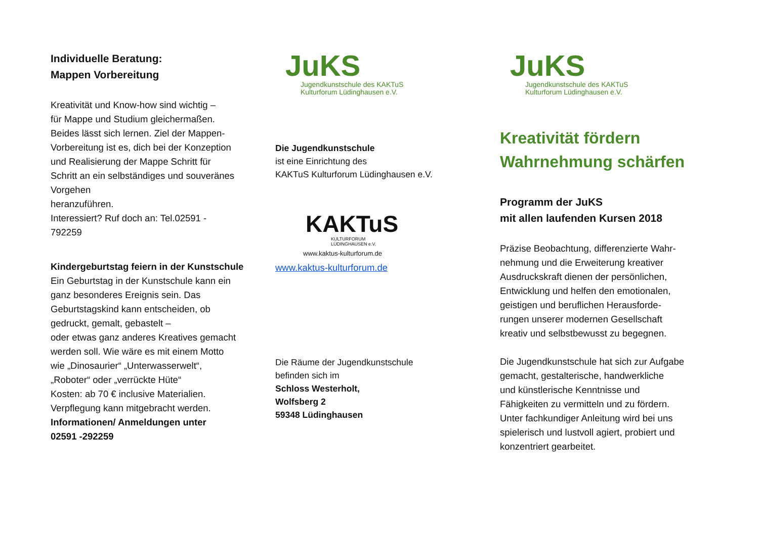Individuelle Beratung:
Mappen Vorbereitung
Kreativität und Know-how sind wichtig –
für Mappe und Studium gleichermaßen.
Beides lässt sich lernen. Ziel der Mappen-
Vorbereitung ist es, dich bei der Konzeption
und Realisierung der Mappe Schritt für
Schritt an ein selbständiges und souveränes
Vorgehen
heranzuführen.
Interessiert? Ruf doch an: Tel.02591 -
792259
Kindergeburtstag feiern in der Kunstschule
Ein Geburtstag in der Kunstschule kann ein
ganz besonderes Ereignis sein. Das
Geburtstagskind kann entscheiden, ob
gedruckt, gemalt, gebastelt –
oder etwas ganz anderes Kreatives gemacht
werden soll. Wie wäre es mit einem Motto
wie „Dinosaurier“ „Unterwasserwelt“,
„Roboter“ oder „verrückte Hüte“
Kosten: ab 70 € inclusive Materialien.
Verpflegung kann mitgebracht werden.
Informationen/ Anmeldungen unter
02591 -292259
JuKS
Jugendkunstschule des KAKTuS
Kulturforum Lüdinghausen e.V.
Die Jugendkunstschule
ist eine Einrichtung des
KAKTuS Kulturforum Lüdinghausen e.V.
KAKTuS
KULTURFORUM
LÜDINGHAUSEN e.V.
www.kaktus-kulturforum.de
www.kaktus-kulturforum.de
Die Räume der Jugendkunstschule
befinden sich im
Schloss Westerholt,
Wolfsberg 2
59348 Lüdinghausen
JuKS
Jugendkunstschule des KAKTuS
Kulturforum Lüdinghausen e.V.
Kreativität fördern
Wahrnehmung schärfen
Programm der JuKS
mit allen laufenden Kursen 2018
Präzise Beobachtung, differenzierte Wahr-
nehmung und die Erweiterung kreativer
Ausdruckskraft dienen der persönlichen,
Entwicklung und helfen den emotionalen,
geistigen und beruflichen Herausforde-
rungen unserer modernen Gesellschaft
kreativ und selbstbewusst zu begegnen.
Die Jugendkunstschule hat sich zur Aufgabe
gemacht, gestalterische, handwerkliche
und künstlerische Kenntnisse und
Fähigkeiten zu vermitteln und zu fördern.
Unter fachkundiger Anleitung wird bei uns
spielerisch und lustvoll agiert, probiert und
konzentriert gearbeitet.